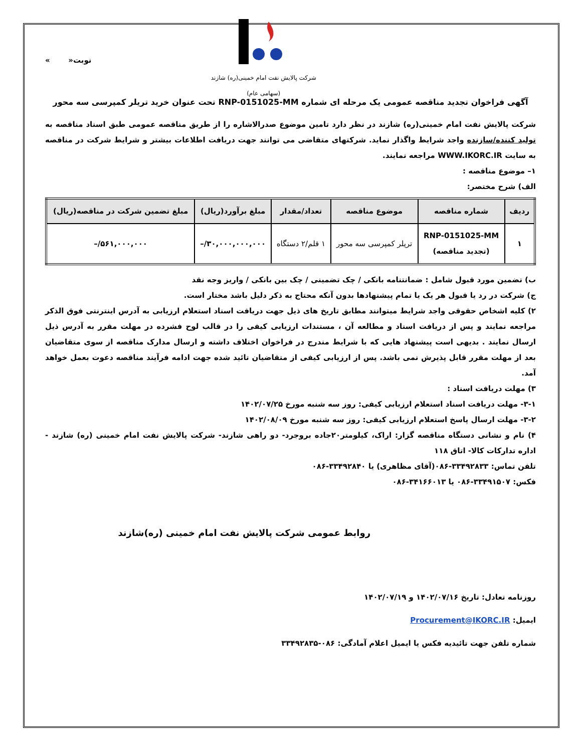شرکت پالایش نفت امام خمینی(ره) شازند (سهامی عام)
نوبت« »
آگهی فراخوان تجدید مناقصه عمومی یک مرحله ای شماره RNP-0151025-MM تحت عنوان خرید تریلر کمپرسی سه محور
شرکت پالایش نفت امام خمینی(ره) شازند در نظر دارد تامین موضوع صدرالاشاره را از طریق مناقصه عمومی طبق اسناد مناقصه به تولید کننده/سازنده واجد شرایط واگذار نماید. شرکتهای متقاضی می توانند جهت دریافت اطلاعات بیشتر و شرایط شرکت در مناقصه به سایت WWW.IKORC.IR مراجعه نمایند.
۱– موضوع مناقصه :
الف) شرح مختصر:
| ردیف | شماره مناقصه | موضوع مناقصه | تعداد/مقدار | مبلغ برآورد(ریال) | مبلغ تضمین شرکت در مناقصه(ریال) |
| --- | --- | --- | --- | --- | --- |
| ۱ | RNP-0151025-MM (تجدید مناقصه) | تریلر کمپرسی سه محور | ۱ قلم/۲ دستگاه | ۳۰,۰۰۰,۰۰۰,۰۰۰/– | ۵۶۱,۰۰۰,۰۰۰/– |
ب) تضمین مورد قبول شامل : ضمانتنامه بانکی / چک تضمینی / چک بین بانکی / واریز وجه نقد
ج) شرکت در رد یا قبول هر یک یا تمام پیشنهادها بدون آنکه محتاج به ذکر دلیل باشد مختار است.
۲) کلیه اشخاص حقوقی واجد شرایط میتوانند مطابق تاریخ های ذیل جهت دریافت اسناد استعلام ارزیابی به آدرس اینترنتی فوق الذکر مراجعه نمایند و پس از دریافت اسناد و مطالعه آن ، مستندات ارزیابی کیفی را در قالب لوح فشرده در مهلت مقرر به آدرس ذیل ارسال نمایند . بدیهی است پیشنهاد هایی که با شرایط مندرج در فراخوان اختلاف داشته و ارسال مدارک مناقصه از سوی متقاضیان بعد از مهلت مقرر قابل پذیرش نمی باشد. پس از ارزیابی کیفی از متقاضیان تائید شده جهت ادامه فرآیند مناقصه دعوت بعمل خواهد آمد.
۳) مهلت دریافت اسناد :
۳-۱- مهلت دریافت اسناد استعلام ارزیابی کیفی: روز سه شنبه مورخ ۱۴۰۲/۰۷/۲۵
۳-۲- مهلت ارسال پاسخ استعلام ارزیابی کیفی: روز سه شنبه مورخ ۱۴۰۲/۰۸/۰۹
۴) نام و نشانی دستگاه مناقصه گزار: اراک، کیلومتر۲۰جاده بروجرد- دو راهی شازند- شرکت پالایش نفت امام خمینی (ره) شازند - اداره تدارکات کالا- اتاق ۱۱۸
تلفن تماس: ۳۳۴۹۲۸۳۳-۰۸۶(آقای مظاهری) یا ۳۳۴۹۲۸۴۰-۰۸۶
فکس: ۳۳۴۹۱۵۰۷-۰۸۶ یا ۳۴۱۶۶۰۱۳-۰۸۶
روابط عمومی شرکت پالایش نفت امام خمینی (ره)شازند
روزنامه تعادل: تاریخ ۱۴۰۲/۰۷/۱۶ و ۱۴۰۲/۰۷/۱۹
ایمیل: Procurement@IKORC.IR
شماره تلفن جهت تائیدیه فکس یا ایمیل اعلام آمادگی: ۰۸۶-۳۳۴۹۲۸۳۵